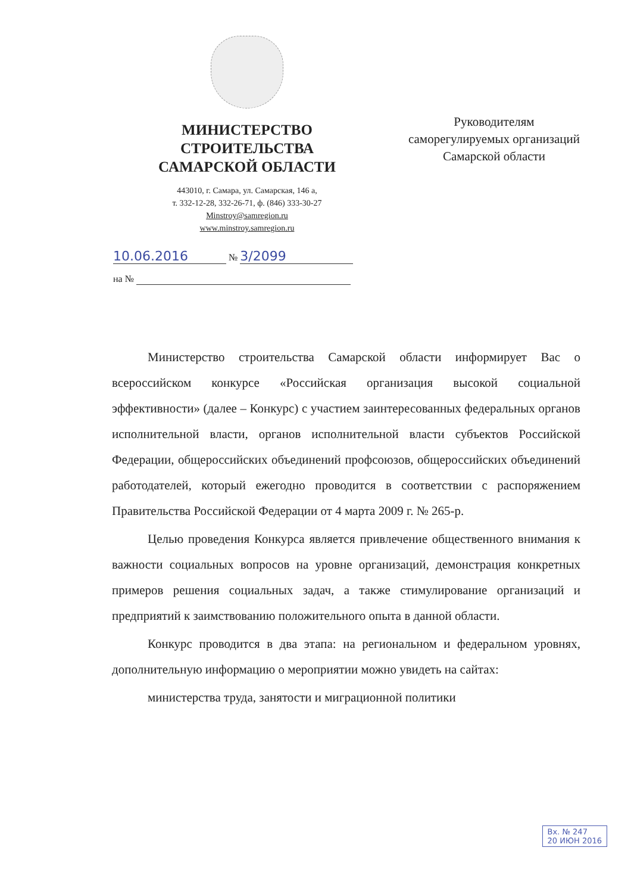МИНИСТЕРСТВО
СТРОИТЕЛЬСТВА
САМАРСКОЙ ОБЛАСТИ
443010, г. Самара, ул. Самарская, 146 а,
т. 332-12-28, 332-26-71, ф. (846) 333-30-27
Minstroy@samregion.ru
www.minstroy.samregion.ru
Руководителям
саморегулируемых организаций
Самарской области
10.06.2016 № 3/2099
на №
Министерство строительства Самарской области информирует Вас о всероссийском конкурсе «Российская организация высокой социальной эффективности» (далее – Конкурс) с участием заинтересованных федеральных органов исполнительной власти, органов исполнительной власти субъектов Российской Федерации, общероссийских объединений профсоюзов, общероссийских объединений работодателей, который ежегодно проводится в соответствии с распоряжением Правительства Российской Федерации от 4 марта 2009 г. № 265-р.
Целью проведения Конкурса является привлечение общественного внимания к важности социальных вопросов на уровне организаций, демонстрация конкретных примеров решения социальных задач, а также стимулирование организаций и предприятий к заимствованию положительного опыта в данной области.
Конкурс проводится в два этапа: на региональном и федеральном уровнях, дополнительную информацию о мероприятии можно увидеть на сайтах:
министерства труда, занятости и миграционной политики
Вх. № 247
20 ИЮН 2016